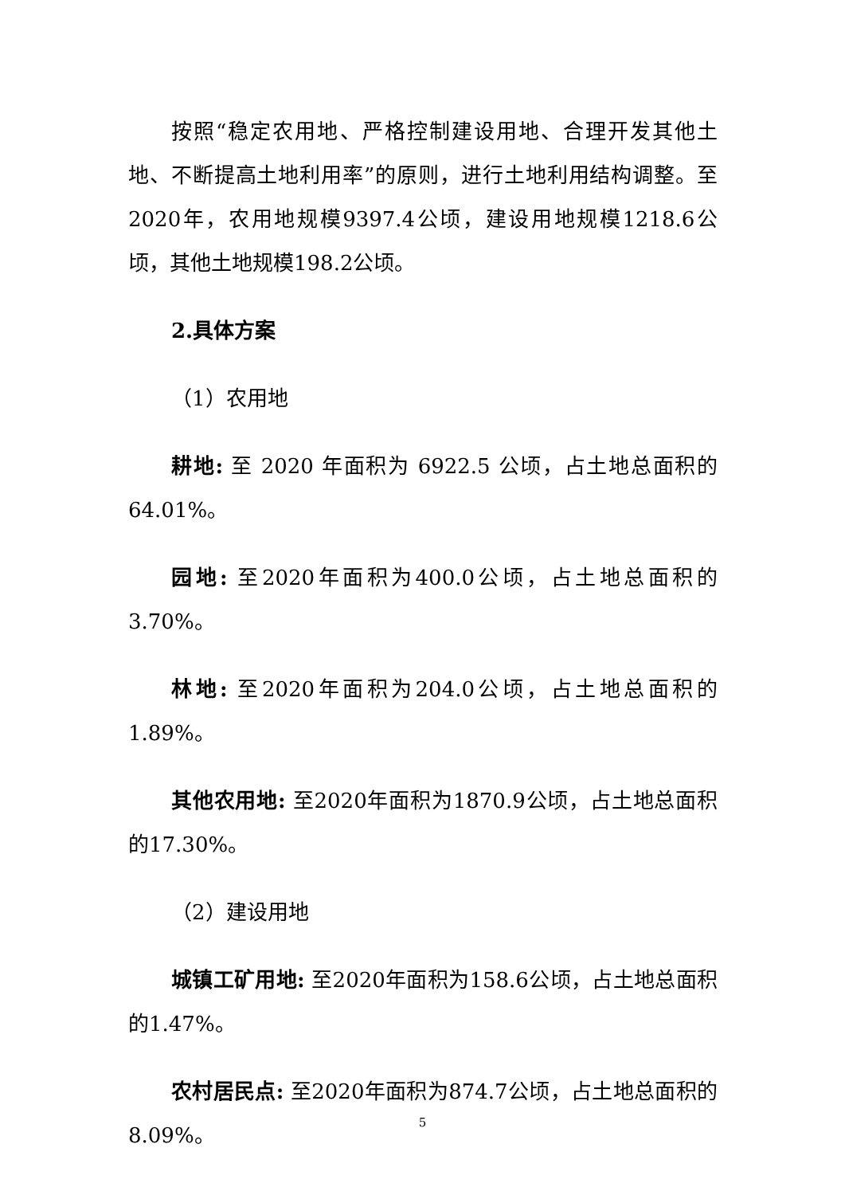按照“稳定农用地、严格控制建设用地、合理开发其他土地、不断提高土地利用率”的原则，进行土地利用结构调整。至2020年，农用地规模9397.4公顷，建设用地规模1218.6公顷，其他土地规模198.2公顷。
2.具体方案
（1）农用地
耕地: 至 2020 年面积为 6922.5 公顷，占土地总面积的64.01%。
园地: 至2020年面积为400.0公顷，占土地总面积的3.70%。
林地: 至2020年面积为204.0公顷，占土地总面积的1.89%。
其他农用地: 至2020年面积为1870.9公顷，占土地总面积的17.30%。
（2）建设用地
城镇工矿用地: 至2020年面积为158.6公顷，占土地总面积的1.47%。
农村居民点: 至2020年面积为874.7公顷，占土地总面积的8.09%。
5